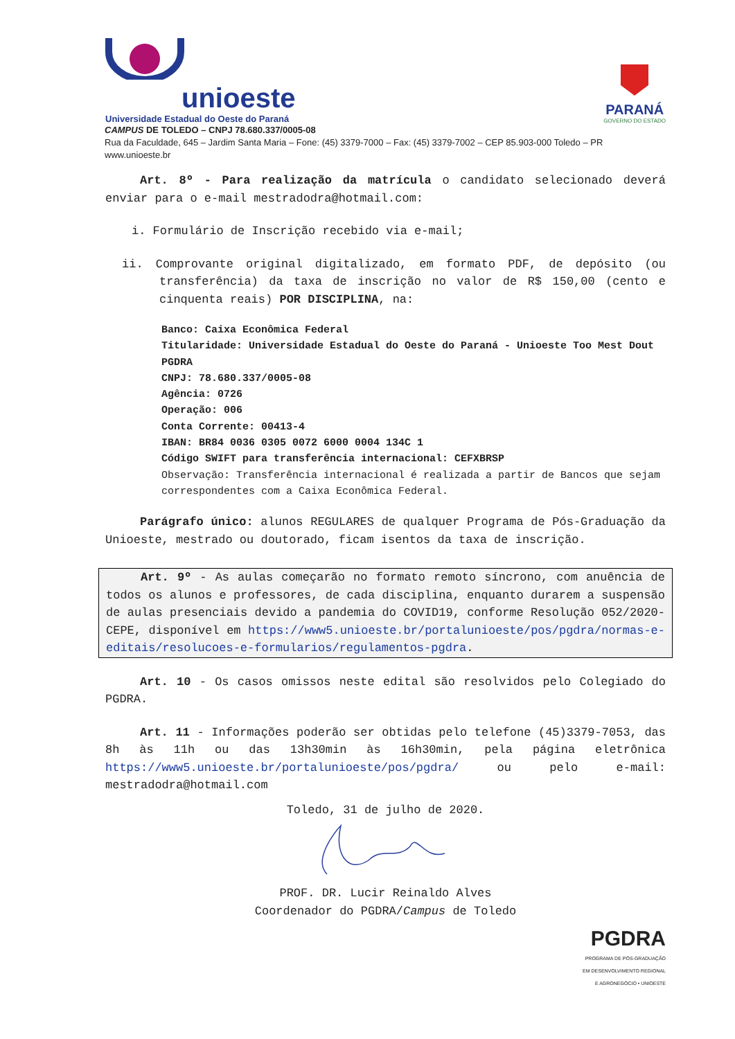unioeste
Universidade Estadual do Oeste do Paraná
PARANÁ
GOVERNO DO ESTADO
CAMPUS DE TOLEDO – CNPJ 78.680.337/0005-08
Rua da Faculdade, 645 – Jardim Santa Maria – Fone: (45) 3379-7000 – Fax: (45) 3379-7002 – CEP 85.903-000 Toledo – PR
www.unioeste.br
Art. 8º - Para realização da matrícula o candidato selecionado deverá enviar para o e-mail mestradodra@hotmail.com:
i. Formulário de Inscrição recebido via e-mail;
ii. Comprovante original digitalizado, em formato PDF, de depósito (ou transferência) da taxa de inscrição no valor de R$ 150,00 (cento e cinquenta reais) POR DISCIPLINA, na:
Banco: Caixa Econômica Federal
Titularidade: Universidade Estadual do Oeste do Paraná - Unioeste Too Mest Dout PGDRA
CNPJ: 78.680.337/0005-08
Agência: 0726
Operação: 006
Conta Corrente: 00413-4
IBAN: BR84 0036 0305 0072 6000 0004 134C 1
Código SWIFT para transferência internacional: CEFXBRSP
Observação: Transferência internacional é realizada a partir de Bancos que sejam correspondentes com a Caixa Econômica Federal.
Parágrafo único: alunos REGULARES de qualquer Programa de Pós-Graduação da Unioeste, mestrado ou doutorado, ficam isentos da taxa de inscrição.
Art. 9º - As aulas começarão no formato remoto síncrono, com anuência de todos os alunos e professores, de cada disciplina, enquanto durarem a suspensão de aulas presenciais devido a pandemia do COVID19, conforme Resolução 052/2020-CEPE, disponível em https://www5.unioeste.br/portalunioeste/pos/pgdra/normas-e-editais/resolucoes-e-formularios/regulamentos-pgdra.
Art. 10 - Os casos omissos neste edital são resolvidos pelo Colegiado do PGDRA.
Art. 11 - Informações poderão ser obtidas pelo telefone (45)3379-7053, das 8h às 11h ou das 13h30min às 16h30min, pela página eletrônica https://www5.unioeste.br/portalunioeste/pos/pgdra/ ou pelo e-mail: mestradodra@hotmail.com
Toledo, 31 de julho de 2020.
PROF. DR. Lucir Reinaldo Alves
Coordenador do PGDRA/Campus de Toledo
PGDRA
PROGRAMA DE PÓS-GRADUAÇÃO
EM DESENVOLVIMENTO REGIONAL
E AGRONEGÓCIO • UNIOESTE